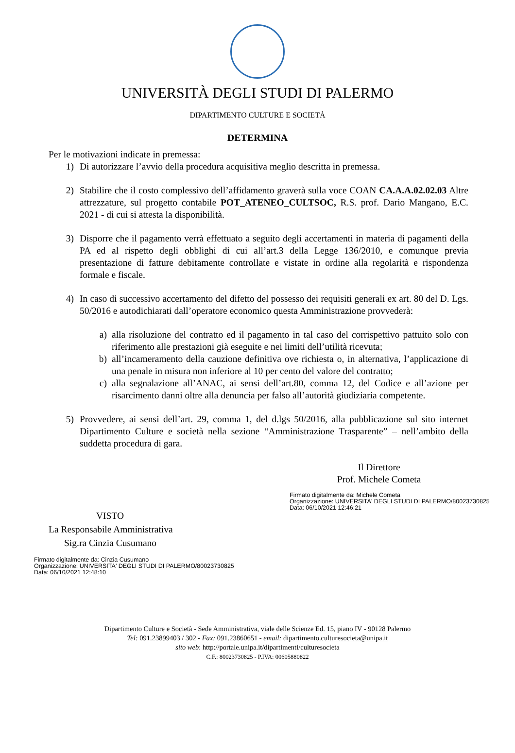UNIVERSITÀ DEGLI STUDI DI PALERMO
DIPARTIMENTO CULTURE E SOCIETÀ
DETERMINA
Per le motivazioni indicate in premessa:
1) Di autorizzare l’avvio della procedura acquisitiva meglio descritta in premessa.
2) Stabilire che il costo complessivo dell’affidamento graverà sulla voce COAN CA.A.A.02.02.03 Altre attrezzature, sul progetto contabile POT_ATENEO_CULTSOC, R.S. prof. Dario Mangano, E.C. 2021 - di cui si attesta la disponibilità.
3) Disporre che il pagamento verrà effettuato a seguito degli accertamenti in materia di pagamenti della PA ed al rispetto degli obblighi di cui all’art.3 della Legge 136/2010, e comunque previa presentazione di fatture debitamente controllate e vistate in ordine alla regolarità e rispondenza formale e fiscale.
4) In caso di successivo accertamento del difetto del possesso dei requisiti generali ex art. 80 del D. Lgs. 50/2016 e autodichiarati dall’operatore economico questa Amministrazione provvederà:
a) alla risoluzione del contratto ed il pagamento in tal caso del corrispettivo pattuito solo con riferimento alle prestazioni già eseguite e nei limiti dell’utilità ricevuta;
b) all’incameramento della cauzione definitiva ove richiesta o, in alternativa, l’applicazione di una penale in misura non inferiore al 10 per cento del valore del contratto;
c) alla segnalazione all’ANAC, ai sensi dell’art.80, comma 12, del Codice e all’azione per risarcimento danni oltre alla denuncia per falso all’autorità giudiziaria competente.
5) Provvedere, ai sensi dell’art. 29, comma 1, del d.lgs 50/2016, alla pubblicazione sul sito internet Dipartimento Culture e società nella sezione “Amministrazione Trasparente” – nell’ambito della suddetta procedura di gara.
Il Direttore
Prof. Michele Cometa
Firmato digitalmente da: Michele Cometa
Organizzazione: UNIVERSITA' DEGLI STUDI DI PALERMO/80023730825
Data: 06/10/2021 12:46:21
VISTO
La Responsabile Amministrativa
Sig.ra Cinzia Cusumano
Firmato digitalmente da: Cinzia Cusumano
Organizzazione: UNIVERSITA' DEGLI STUDI DI PALERMO/80023730825
Data: 06/10/2021 12:48:10
Dipartimento Culture e Società - Sede Amministrativa, viale delle Scienze Ed. 15, piano IV - 90128 Palermo
Tel: 091.23899403 / 302 - Fax: 091.23860651 - email: dipartimento.culturesocieta@unipa.it
sito web: http://portale.unipa.it/dipartimenti/culturesocieta
C.F.: 80023730825 - P.IVA: 00605880822